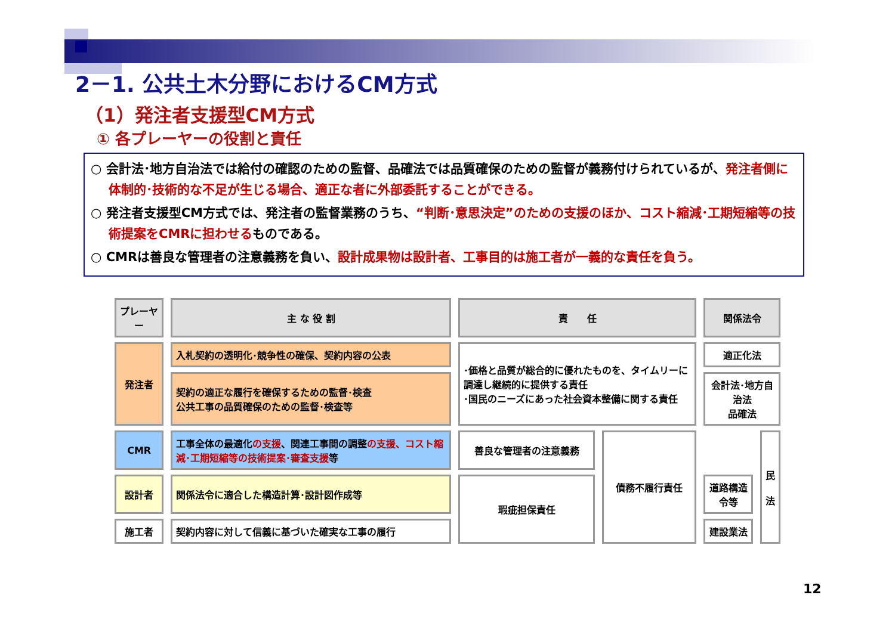2－1. 公共土木分野におけるCM方式
（1）発注者支援型CM方式
① 各プレーヤーの役割と責任
○ 会計法･地方自治法では給付の確認のための監督、品確法では品質確保のための監督が義務付けられているが、発注者側に体制的･技術的な不足が生じる場合、適正な者に外部委託することができる。
○ 発注者支援型CM方式では、発注者の監督業務のうち、“判断･意思決定”のための支援のほか、コスト縮減･工期短縮等の技術提案をCMRに担わせるものである。
○ CMRは善良な管理者の注意義務を負い、設計成果物は設計者、工事目的は施工者が一義的な責任を負う。
| プレーヤー | 主 な 役 割 | 責 任 | | 関係法令 | |
| --- | --- | --- | --- | --- | --- |
| 発注者 | 入札契約の透明化･競争性の確保、契約内容の公表 | ･価格と品質が総合的に優れたものを、タイムリーに調達し継続的に提供する責任 ･国民のニーズにあった社会資本整備に関する責任 | | 適正化法 | |
| | 契約の適正な履行を確保するための監督･検査 公共工事の品質確保のための監督･検査等 | | | 会計法･地方自治法 品確法 | |
| CMR | 工事全体の最適化 の支援 、関連工事間の調整 の支援、コスト縮減･工期短縮等の技術提案･審査支援 等 | 善良な管理者の注意義務 | 債務不履行責任 | | 民 法 |
| 設計者 | 関係法令に適合した構造計算･設計図作成等 | 瑕疵担保責任 | | 道路構造令等 | |
| 施工者 | 契約内容に対して信義に基づいた確実な工事の履行 | | | 建設業法 | |
12